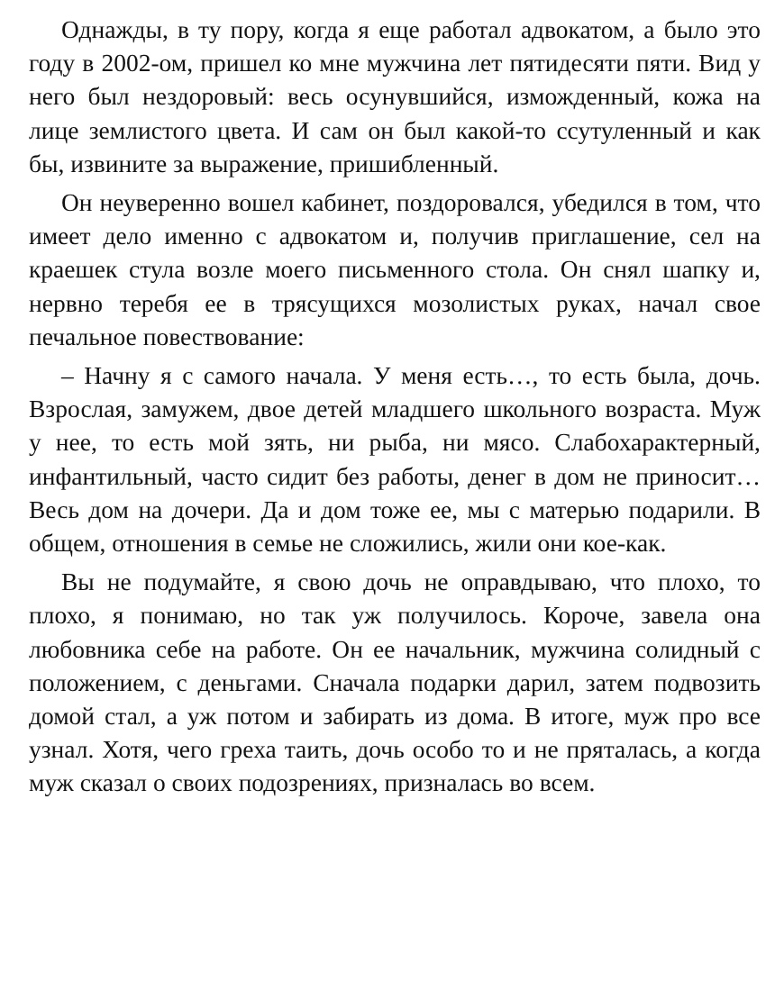Однажды, в ту пору, когда я еще работал адвокатом, а было это году в 2002-ом, пришел ко мне мужчина лет пятидесяти пяти. Вид у него был нездоровый: весь осунувшийся, изможденный, кожа на лице землистого цвета. И сам он был какой-то ссутуленный и как бы, извините за выражение, пришибленный.
Он неуверенно вошел кабинет, поздоровался, убедился в том, что имеет дело именно с адвокатом и, получив приглашение, сел на краешек стула возле моего письменного стола. Он снял шапку и, нервно теребя ее в трясущихся мозолистых руках, начал свое печальное повествование:
– Начну я с самого начала. У меня есть…, то есть была, дочь. Взрослая, замужем, двое детей младшего школьного возраста. Муж у нее, то есть мой зять, ни рыба, ни мясо. Слабохарактерный, инфантильный, часто сидит без работы, денег в дом не приносит… Весь дом на дочери. Да и дом тоже ее, мы с матерью подарили. В общем, отношения в семье не сложились, жили они кое-как.
Вы не подумайте, я свою дочь не оправдываю, что плохо, то плохо, я понимаю, но так уж получилось. Короче, завела она любовника себе на работе. Он ее начальник, мужчина солидный с положением, с деньгами. Сначала подарки дарил, затем подвозить домой стал, а уж потом и забирать из дома. В итоге, муж про все узнал. Хотя, чего греха таить, дочь особо то и не пряталась, а когда муж сказал о своих подозрениях, призналась во всем.